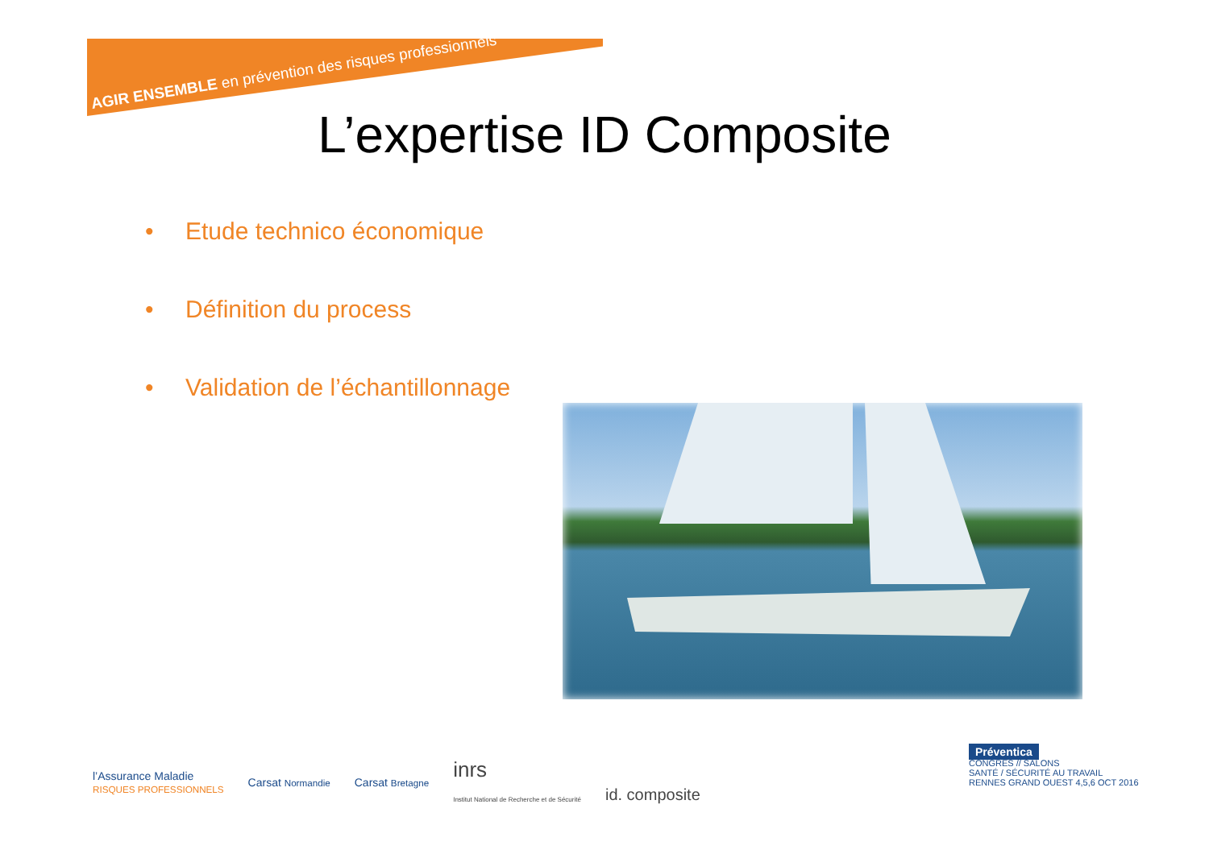AGIR ENSEMBLE en prévention des risques professionnels
L’expertise ID Composite
• Etude technico économique
• Définition du process
• Validation de l’échantillonnage
l’Assurance Maladie
RISQUES PROFESSIONNELS
Carsat Normandie
Carsat Bretagne
inrs
Institut National de Recherche et de Sécurité
id. composite
Préventica
CONGRÈS // SALONS
SANTÉ / SÉCURITÉ AU TRAVAIL
RENNES GRAND OUEST 4,5,6 OCT 2016